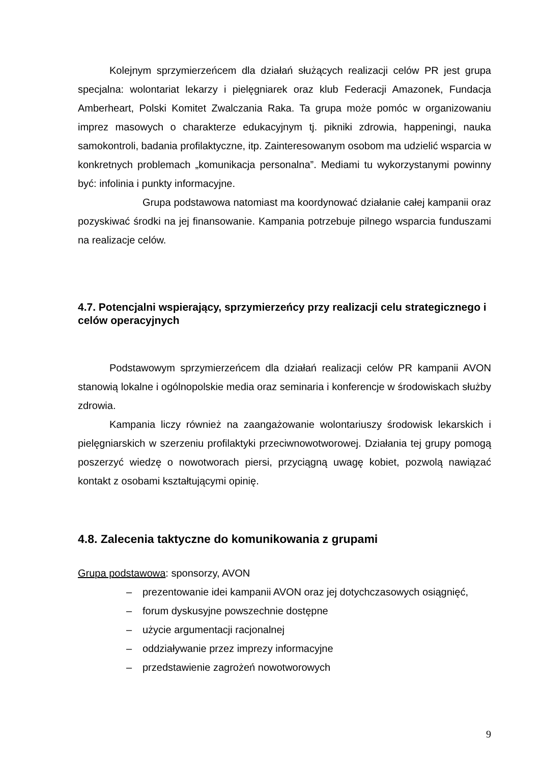Kolejnym sprzymierzeńcem dla działań służących realizacji celów PR jest grupa specjalna: wolontariat lekarzy i pielęgniarek oraz klub Federacji Amazonek, Fundacja Amberheart, Polski Komitet Zwalczania Raka. Ta grupa może pomóc w organizowaniu imprez masowych o charakterze edukacyjnym tj. pikniki zdrowia, happeningi, nauka samokontroli, badania profilaktyczne, itp. Zainteresowanym osobom ma udzielić wsparcia w konkretnych problemach „komunikacja personalna”. Mediami tu wykorzystanymi powinny być: infolinia i punkty informacyjne.
Grupa podstawowa natomiast ma koordynować działanie całej kampanii oraz pozyskiwać środki na jej finansowanie. Kampania potrzebuje pilnego wsparcia funduszami na realizacje celów.
4.7. Potencjalni wspierający, sprzymierzeńcy przy realizacji celu strategicznego i celów operacyjnych
Podstawowym sprzymierzeńcem dla działań realizacji celów PR kampanii AVON stanowią lokalne i ogólnopolskie media oraz seminaria i konferencje w środowiskach służby zdrowia.
Kampania liczy również na zaangażowanie wolontariuszy środowisk lekarskich i pielęgniarskich w szerzeniu profilaktyki przeciwnowotworowej. Działania tej grupy pomogą poszerzyć wiedzę o nowotworach piersi, przyciągną uwagę kobiet, pozwolą nawiązać kontakt z osobami kształtującymi opinię.
4.8. Zalecenia taktyczne do komunikowania z grupami
Grupa podstawowa: sponsorzy, AVON
– prezentowanie idei kampanii AVON oraz jej dotychczasowych osiągnięć,
– forum dyskusyjne powszechnie dostępne
– użycie argumentacji racjonalnej
– oddziaływanie przez imprezy informacyjne
– przedstawienie zagrożeń nowotworowych
9